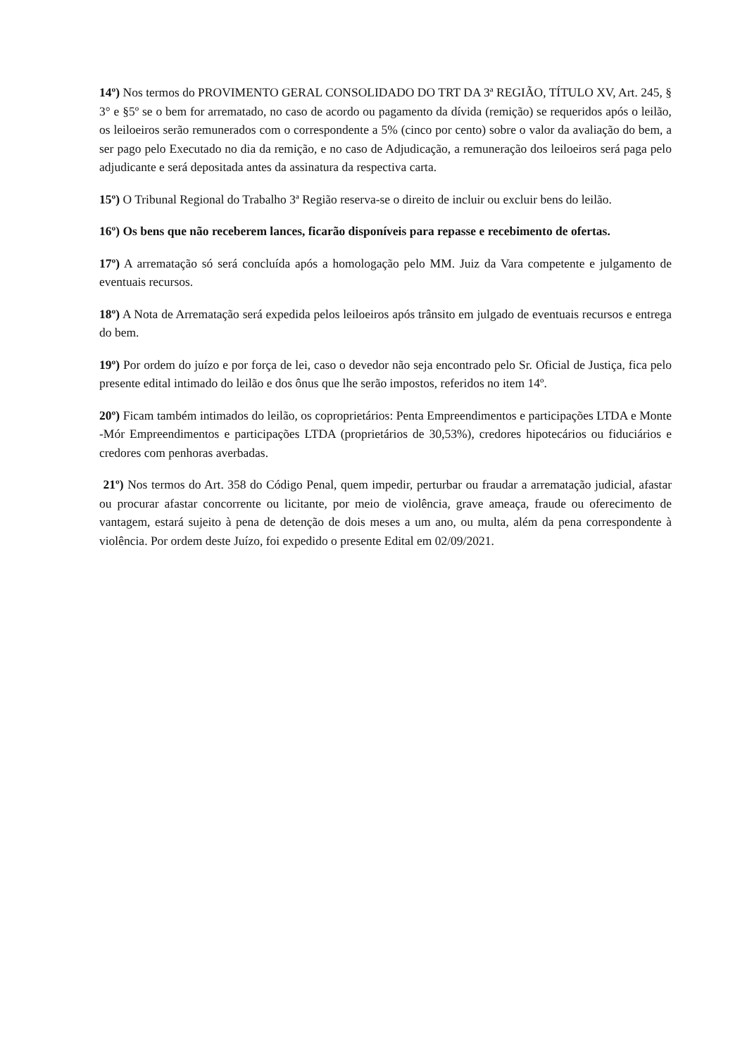14º) Nos termos do PROVIMENTO GERAL CONSOLIDADO DO TRT DA 3ª REGIÃO, TÍTULO XV, Art. 245, § 3° e §5º se o bem for arrematado, no caso de acordo ou pagamento da dívida (remição) se requeridos após o leilão, os leiloeiros serão remunerados com o correspondente a 5% (cinco por cento) sobre o valor da avaliação do bem, a ser pago pelo Executado no dia da remição, e no caso de Adjudicação, a remuneração dos leiloeiros será paga pelo adjudicante e será depositada antes da assinatura da respectiva carta.
15º) O Tribunal Regional do Trabalho 3ª Região reserva-se o direito de incluir ou excluir bens do leilão.
16º) Os bens que não receberem lances, ficarão disponíveis para repasse e recebimento de ofertas.
17º) A arrematação só será concluída após a homologação pelo MM. Juiz da Vara competente e julgamento de eventuais recursos.
18º) A Nota de Arrematação será expedida pelos leiloeiros após trânsito em julgado de eventuais recursos e entrega do bem.
19º) Por ordem do juízo e por força de lei, caso o devedor não seja encontrado pelo Sr. Oficial de Justiça, fica pelo presente edital intimado do leilão e dos ônus que lhe serão impostos, referidos no item 14º.
20º) Ficam também intimados do leilão, os coproprietários: Penta Empreendimentos e participações LTDA e Monte -Mór Empreendimentos e participações LTDA (proprietários de 30,53%), credores hipotecários ou fiduciários e credores com penhoras averbadas.
21º) Nos termos do Art. 358 do Código Penal, quem impedir, perturbar ou fraudar a arrematação judicial, afastar ou procurar afastar concorrente ou licitante, por meio de violência, grave ameaça, fraude ou oferecimento de vantagem, estará sujeito à pena de detenção de dois meses a um ano, ou multa, além da pena correspondente à violência. Por ordem deste Juízo, foi expedido o presente Edital em 02/09/2021.